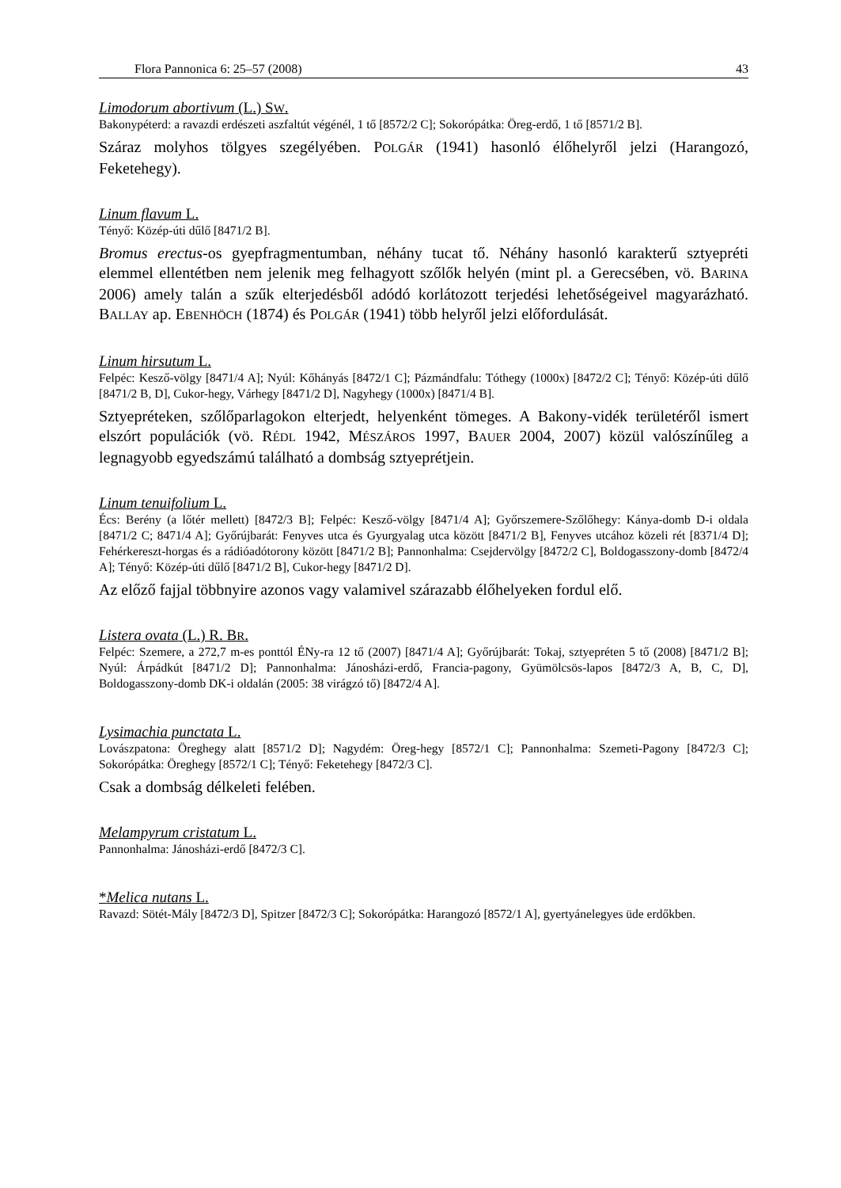Flora Pannonica 6: 25–57 (2008) 43
Limodorum abortivum (L.) SW.
Bakonypéterd: a ravazdi erdészeti aszfaltút végénél, 1 tő [8572/2 C]; Sokorópátka: Öreg-erdő, 1 tő [8571/2 B].
Száraz molyhos tölgyes szegélyében. POLGÁR (1941) hasonló élőhelyről jelzi (Harangozó, Feketehegy).
Linum flavum L.
Tényő: Közép-úti dűlő [8471/2 B].
Bromus erectus-os gyepfragmentumban, néhány tucat tő. Néhány hasonló karakterű sztyepréti elemmel ellentétben nem jelenik meg felhagyott szőlők helyén (mint pl. a Gerecsében, vö. BARINA 2006) amely talán a szűk elterjedésből adódó korlátozott terjedési lehetőségeivel magyarázható. BALLAY ap. EBENHÖCH (1874) és POLGÁR (1941) több helyről jelzi előfordulását.
Linum hirsutum L.
Felpéc: Kesző-völgy [8471/4 A]; Nyúl: Kőhányás [8472/1 C]; Pázmándfalu: Tóthegy (1000x) [8472/2 C]; Tényő: Közép-úti dűlő [8471/2 B, D], Cukor-hegy, Várhegy [8471/2 D], Nagyhegy (1000x) [8471/4 B].
Sztyepréteken, szőlőparlagokon elterjedt, helyenként tömeges. A Bakony-vidék területéről ismert elszórt populációk (vö. RÉDL 1942, MÉSZÁROS 1997, BAUER 2004, 2007) közül valószínűleg a legnagyobb egyedszámú található a dombság sztyeprétjein.
Linum tenuifolium L.
Écs: Berény (a lőtér mellett) [8472/3 B]; Felpéc: Kesző-völgy [8471/4 A]; Győrszemere-Szőlőhegy: Kánya-domb D-i oldala [8471/2 C; 8471/4 A]; Győrújbarát: Fenyves utca és Gyurgyalag utca között [8471/2 B], Fenyves utcához közeli rét [8371/4 D]; Fehérkereszt-horgas és a rádióadótorony között [8471/2 B]; Pannonhalma: Csejdervölgy [8472/2 C], Boldogasszony-domb [8472/4 A]; Tényő: Közép-úti dűlő [8471/2 B], Cukor-hegy [8471/2 D].
Az előző fajjal többnyire azonos vagy valamivel szárazabb élőhelyeken fordul elő.
Listera ovata (L.) R. BR.
Felpéc: Szemere, a 272,7 m-es ponttól ÉNy-ra 12 tő (2007) [8471/4 A]; Győrújbarát: Tokaj, sztyepréten 5 tő (2008) [8471/2 B]; Nyúl: Árpádkút [8471/2 D]; Pannonhalma: Jánosházi-erdő, Francia-pagony, Gyümölcsös-lapos [8472/3 A, B, C, D], Boldogasszony-domb DK-i oldalán (2005: 38 virágzó tő) [8472/4 A].
Lysimachia punctata L.
Lovászpatona: Öreghegy alatt [8571/2 D]; Nagydém: Öreg-hegy [8572/1 C]; Pannonhalma: Szemeti-Pagony [8472/3 C]; Sokorópátka: Öreghegy [8572/1 C]; Tényő: Feketehegy [8472/3 C].
Csak a dombság délkeleti felében.
Melampyrum cristatum L.
Pannonhalma: Jánosházi-erdő [8472/3 C].
*Melica nutans L.
Ravazd: Sötét-Mály [8472/3 D], Spitzer [8472/3 C]; Sokorópátka: Harangozó [8572/1 A], gyertyánelegyes üde erdőkben.